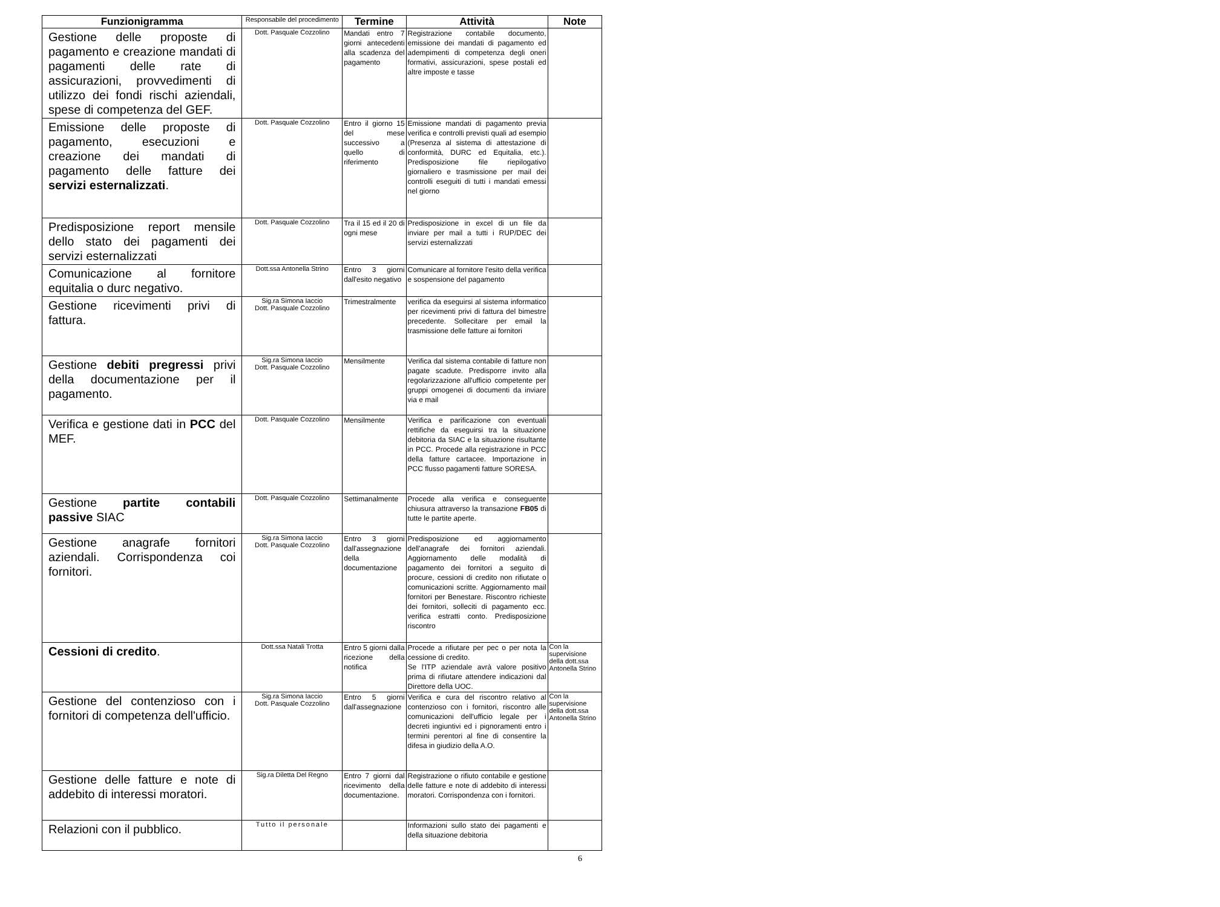| Funzionigramma | Responsabile del procedimento | Termine | Attività | Note |
| --- | --- | --- | --- | --- |
| Gestione delle proposte di pagamento e creazione mandati di pagamenti delle rate di assicurazioni, provvedimenti di utilizzo dei fondi rischi aziendali, spese di competenza del GEF. | Dott. Pasquale Cozzolino | Mandati entro 7 giorni antecedenti alla scadenza del pagamento | Registrazione contabile documento, emissione dei mandati di pagamento ed adempimenti di competenza degli oneri formativi, assicurazioni, spese postali ed altre imposte e tasse | |
| Emissione delle proposte di pagamento, esecuzioni e creazione dei mandati di pagamento delle fatture dei servizi esternalizzati . | Dott. Pasquale Cozzolino | Entro il giorno 15 del mese successivo a quello di riferimento | Emissione mandati di pagamento previa verifica e controlli previsti quali ad esempio (Presenza al sistema di attestazione di conformità, DURC ed Equitalia, etc.). Predisposizione file riepilogativo giornaliero e trasmissione per mail dei controlli eseguiti di tutti i mandati emessi nel giorno | |
| Predisposizione report mensile dello stato dei pagamenti dei servizi esternalizzati | Dott. Pasquale Cozzolino | Tra il 15 ed il 20 di ogni mese | Predisposizione in excel di un file da inviare per mail a tutti i RUP/DEC dei servizi esternalizzati | |
| Comunicazione al fornitore equitalia o durc negativo. | Dott.ssa Antonella Strino | Entro 3 giorni dall'esito negativo | Comunicare al fornitore l'esito della verifica e sospensione del pagamento | |
| Gestione ricevimenti privi di fattura. | Sig.ra Simona Iaccio Dott. Pasquale Cozzolino | Trimestralmente | verifica da eseguirsi al sistema informatico per ricevimenti privi di fattura del bimestre precedente. Sollecitare per email la trasmissione delle fatture ai fornitori | |
| Gestione debiti pregressi privi della documentazione per il pagamento. | Sig.ra Simona Iaccio Dott. Pasquale Cozzolino | Mensilmente | Verifica dal sistema contabile di fatture non pagate scadute. Predisporre invito alla regolarizzazione all'ufficio competente per gruppi omogenei di documenti da inviare via e mail | |
| Verifica e gestione dati in PCC del MEF. | Dott. Pasquale Cozzolino | Mensilmente | Verifica e parificazione con eventuali rettifiche da eseguirsi tra la situazione debitoria da SIAC e la situazione risultante in PCC. Procede alla registrazione in PCC della fatture cartacee. Importazione in PCC flusso pagamenti fatture SORESA. | |
| Gestione partite contabili passive SIAC | Dott. Pasquale Cozzolino | Settimanalmente | Procede alla verifica e conseguente chiusura attraverso la transazione FB05 di tutte le partite aperte. | |
| Gestione anagrafe fornitori aziendali. Corrispondenza coi fornitori. | Sig.ra Simona Iaccio Dott. Pasquale Cozzolino | Entro 3 giorni dall'assegnazione della documentazione | Predisposizione ed aggiornamento dell'anagrafe dei fornitori aziendali. Aggiornamento delle modalità di pagamento dei fornitori a seguito di procure, cessioni di credito non rifiutate o comunicazioni scritte. Aggiornamento mail fornitori per Benestare. Riscontro richieste dei fornitori, solleciti di pagamento ecc. verifica estratti conto. Predisposizione riscontro | |
| Cessioni di credito . | Dott.ssa Natali Trotta | Entro 5 giorni dalla ricezione della notifica | Procede a rifiutare per pec o per nota la cessione di credito. Se l'ITP aziendale avrà valore positivo prima di rifiutare attendere indicazioni dal Direttore della UOC. | Con la supervisione della dott.ssa Antonella Strino |
| Gestione del contenzioso con i fornitori di competenza dell'ufficio. | Sig.ra Simona Iaccio Dott. Pasquale Cozzolino | Entro 5 giorni dall'assegnazione | Verifica e cura del riscontro relativo al contenzioso con i fornitori, riscontro alle comunicazioni dell'ufficio legale per i decreti ingiuntivi ed i pignoramenti entro i termini perentori al fine di consentire la difesa in giudizio della A.O. | Con la supervisione della dott.ssa Antonella Strino |
| Gestione delle fatture e note di addebito di interessi moratori. | Sig.ra Diletta Del Regno | Entro 7 giorni dal ricevimento della documentazione. | Registrazione o rifiuto contabile e gestione delle fatture e note di addebito di interessi moratori. Corrispondenza con i fornitori. | |
| Relazioni con il pubblico. | Tutto il personale | | Informazioni sullo stato dei pagamenti e della situazione debitoria | |
6